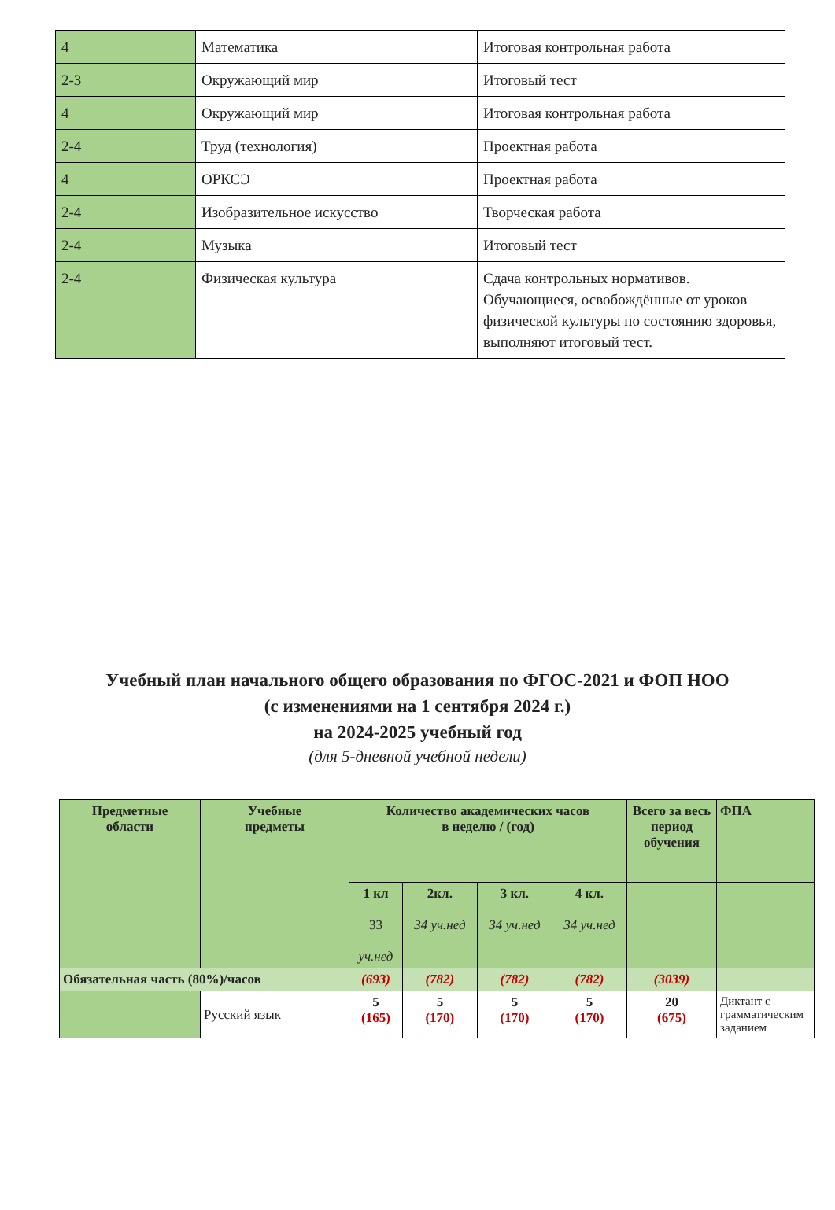| 4 | Математика | Итоговая контрольная работа |
| 2-3 | Окружающий мир | Итоговый тест |
| 4 | Окружающий мир | Итоговая контрольная работа |
| 2-4 | Труд (технология) | Проектная работа |
| 4 | ОРКСЭ | Проектная работа |
| 2-4 | Изобразительное искусство | Творческая работа |
| 2-4 | Музыка | Итоговый тест |
| 2-4 | Физическая культура | Сдача контрольных нормативов. Обучающиеся, освобождённые от уроков физической культуры по состоянию здоровья, выполняют итоговый тест. |
Учебный план начального общего образования по ФГОС-2021 и ФОП НОО
(с изменениями на 1 сентября 2024 г.)
на 2024-2025 учебный год
(для 5-дневной учебной недели)
| Предметные области | Учебные предметы | Количество академических часов в неделю / (год) | | | | Всего за весь период обучения | ФПА |
| --- | --- | --- | --- | --- | --- | --- | --- |
| | | 1 кл 33 уч.нед | 2кл. 34 уч.нед | 3 кл. 34 уч.нед | 4 кл. 34 уч.нед | | |
| Обязательная часть (80%)/часов | | (693) | (782) | (782) | (782) | (3039) | |
| | Русский язык | 5 (165) | 5 (170) | 5 (170) | 5 (170) | 20 (675) | Диктант с грамматическим заданием |